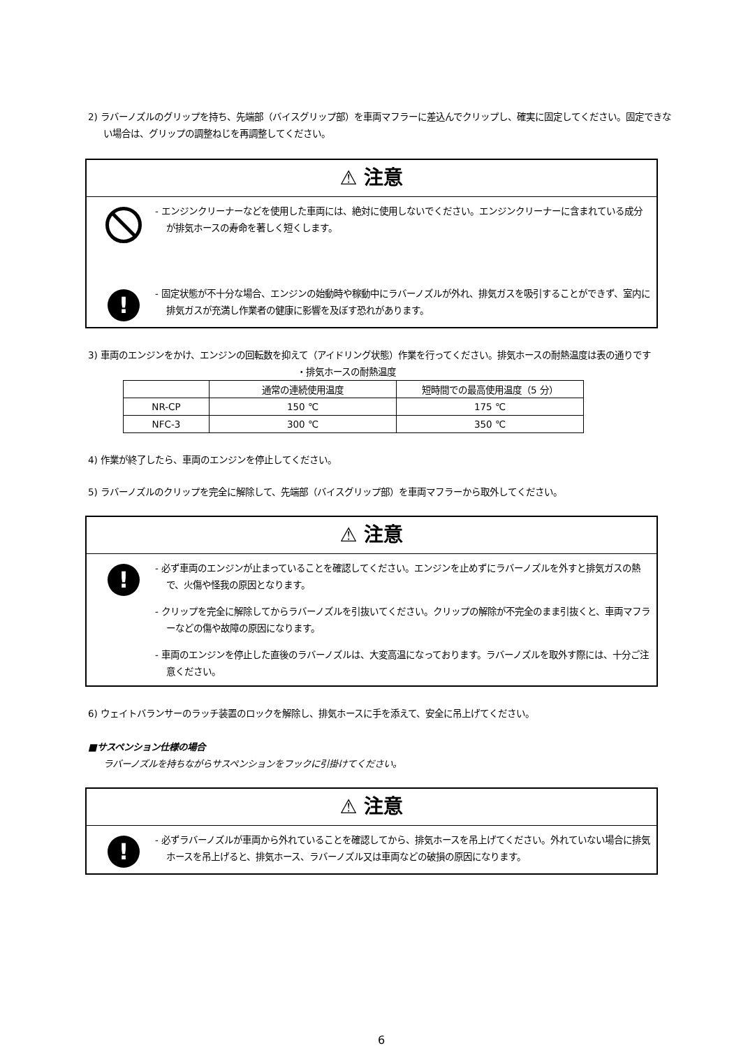2) ラバーノズルのグリップを持ち、先端部（バイスグリップ部）を車両マフラーに差込んでクリップし、確実に固定してください。固定できない場合は、グリップの調整ねじを再調整してください。
⚠ 注意
- エンジンクリーナーなどを使用した車両には、絶対に使用しないでください。エンジンクリーナーに含まれている成分が排気ホースの寿命を著しく短くします。
!
- 固定状態が不十分な場合、エンジンの始動時や稼動中にラバーノズルが外れ、排気ガスを吸引することができず、室内に排気ガスが充満し作業者の健康に影響を及ぼす恐れがあります。
3) 車両のエンジンをかけ、エンジンの回転数を抑えて（アイドリング状態）作業を行ってください。排気ホースの耐熱温度は表の通りです
・排気ホースの耐熱温度
| | 通常の連続使用温度 | 短時間での最高使用温度（5 分） |
| NR-CP | 150 ℃ | 175 ℃ |
| NFC-3 | 300 ℃ | 350 ℃ |
4) 作業が終了したら、車両のエンジンを停止してください。
5) ラバーノズルのクリップを完全に解除して、先端部（バイスグリップ部）を車両マフラーから取外してください。
⚠ 注意
!
- 必ず車両のエンジンが止まっていることを確認してください。エンジンを止めずにラバーノズルを外すと排気ガスの熱で、火傷や怪我の原因となります。
- クリップを完全に解除してからラバーノズルを引抜いてください。クリップの解除が不完全のまま引抜くと、車両マフラーなどの傷や故障の原因になります。
- 車両のエンジンを停止した直後のラバーノズルは、大変高温になっております。ラバーノズルを取外す際には、十分ご注意ください。
6) ウェイトバランサーのラッチ装置のロックを解除し、排気ホースに手を添えて、安全に吊上げてください。
■サスペンション仕様の場合
ラバーノズルを持ちながらサスペンションをフックに引掛けてください。
⚠ 注意
!
- 必ずラバーノズルが車両から外れていることを確認してから、排気ホースを吊上げてください。外れていない場合に排気ホースを吊上げると、排気ホース、ラバーノズル又は車両などの破損の原因になります。
6